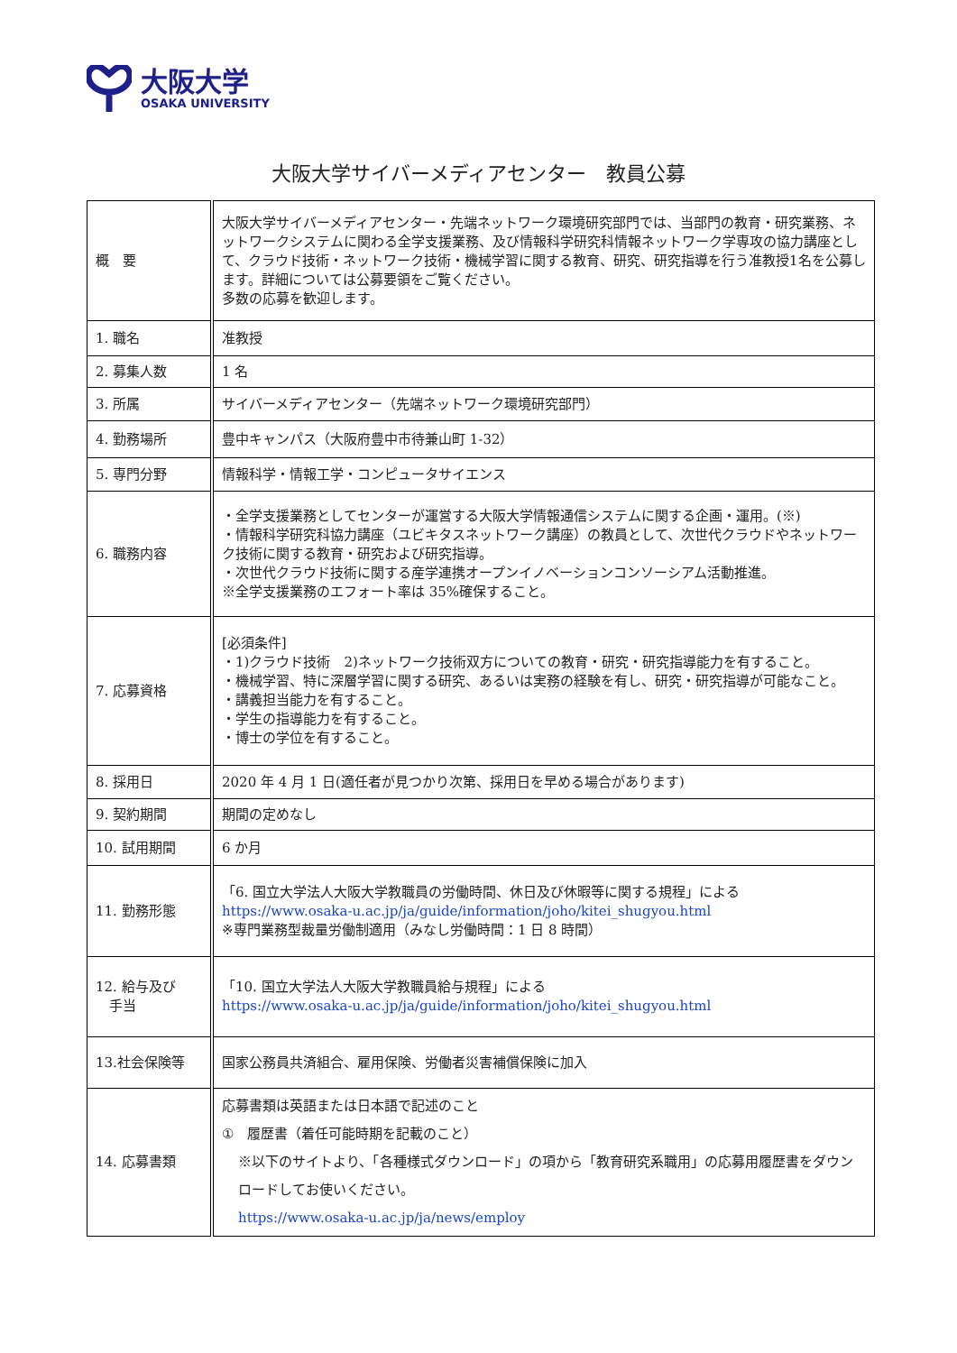大阪大学
OSAKA UNIVERSITY
大阪大学サイバーメディアセンター　教員公募
| 概 要 | 大阪大学サイバーメディアセンター・先端ネットワーク環境研究部門では、当部門の教育・研究業務、ネットワークシステムに関わる全学支援業務、及び情報科学研究科情報ネットワーク学専攻の協力講座として、クラウド技術・ネットワーク技術・機械学習に関する教育、研究、研究指導を行う准教授1名を公募します。詳細については公募要領をご覧ください。 多数の応募を歓迎します。 |
| 1. 職名 | 准教授 |
| 2. 募集人数 | 1 名 |
| 3. 所属 | サイバーメディアセンター（先端ネットワーク環境研究部門） |
| 4. 勤務場所 | 豊中キャンパス（大阪府豊中市待兼山町 1-32） |
| 5. 専門分野 | 情報科学・情報工学・コンピュータサイエンス |
| 6. 職務内容 | ・全学支援業務としてセンターが運営する大阪大学情報通信システムに関する企画・運用。(※) ・情報科学研究科協力講座（ユビキタスネットワーク講座）の教員として、次世代クラウドやネットワーク技術に関する教育・研究および研究指導。 ・次世代クラウド技術に関する産学連携オープンイノベーションコンソーシアム活動推進。 ※全学支援業務のエフォート率は 35%確保すること。 |
| 7. 応募資格 | [必須条件] ・1)クラウド技術 2)ネットワーク技術双方についての教育・研究・研究指導能力を有すること。 ・機械学習、特に深層学習に関する研究、あるいは実務の経験を有し、研究・研究指導が可能なこと。 ・講義担当能力を有すること。 ・学生の指導能力を有すること。 ・博士の学位を有すること。 |
| 8. 採用日 | 2020 年 4 月 1 日(適任者が見つかり次第、採用日を早める場合があります) |
| 9. 契約期間 | 期間の定めなし |
| 10. 試用期間 | 6 か月 |
| 11. 勤務形態 | 「6. 国立大学法人大阪大学教職員の労働時間、休日及び休暇等に関する規程」による https://www.osaka-u.ac.jp/ja/guide/information/joho/kitei_shugyou.html ※専門業務型裁量労働制適用（みなし労働時間：1 日 8 時間） |
| 12. 給与及び 手当 | 「10. 国立大学法人大阪大学教職員給与規程」による https://www.osaka-u.ac.jp/ja/guide/information/joho/kitei_shugyou.html |
| 13.社会保険等 | 国家公務員共済組合、雇用保険、労働者災害補償保険に加入 |
| 14. 応募書類 | 応募書類は英語または日本語で記述のこと ① 履歴書（着任可能時期を記載のこと） ※以下のサイトより、「各種様式ダウンロード」の項から「教育研究系職用」の応募用履歴書をダウンロードしてお使いください。 https://www.osaka-u.ac.jp/ja/news/employ |